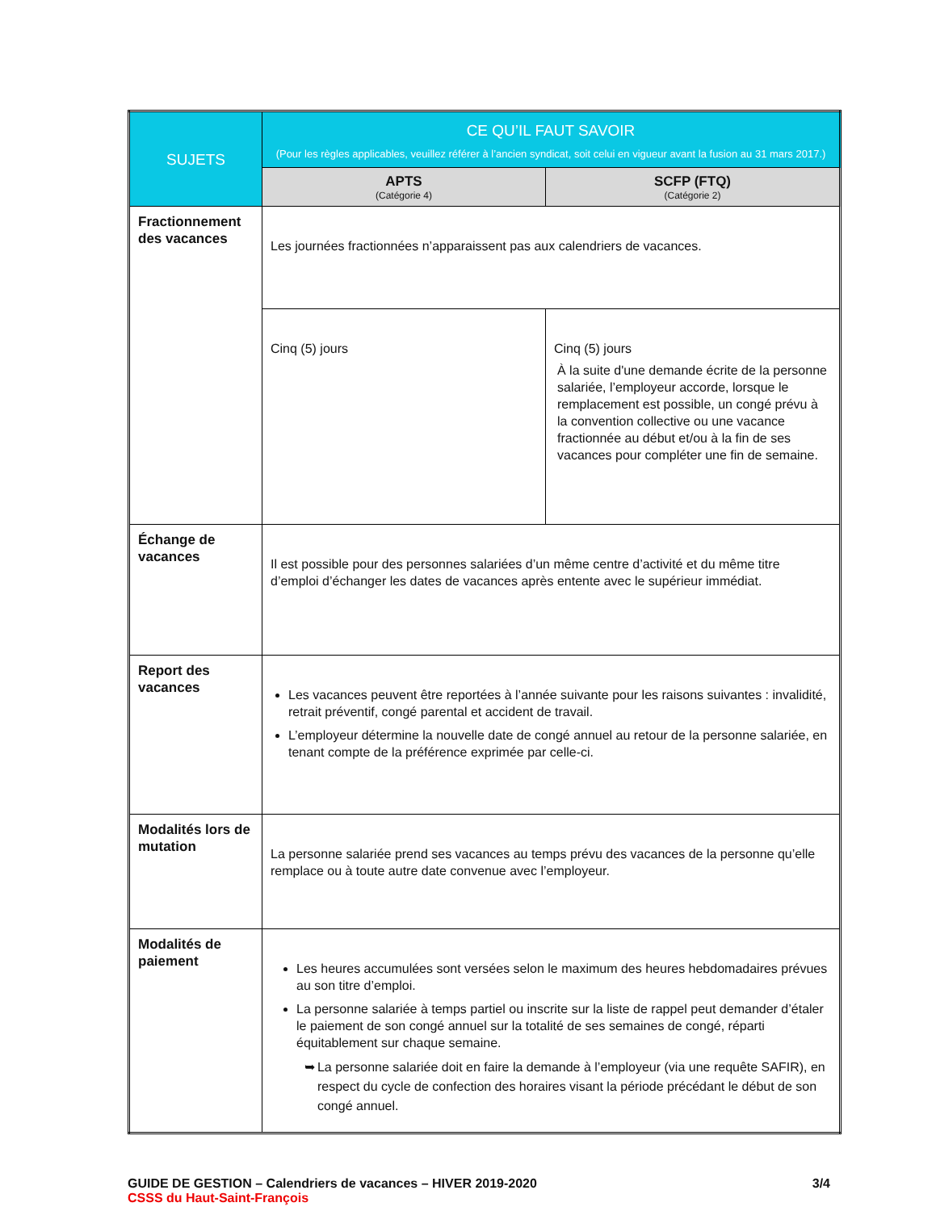| SUJETS | CE QU’IL FAUT SAVOIR (Pour les règles applicables, veuillez référer à l’ancien syndicat, soit celui en vigueur avant la fusion au 31 mars 2017.) | |
| --- | --- | --- |
| | APTS (Catégorie 4) | SCFP (FTQ) (Catégorie 2) |
| Fractionnement des vacances | Les journées fractionnées n’apparaissent pas aux calendriers de vacances. | |
| | Cinq (5) jours | Cinq (5) jours À la suite d'une demande écrite de la personne salariée, l’employeur accorde, lorsque le remplacement est possible, un congé prévu à la convention collective ou une vacance fractionnée au début et/ou à la fin de ses vacances pour compléter une fin de semaine. |
| Échange de vacances | Il est possible pour des personnes salariées d’un même centre d’activité et du même titre d’emploi d’échanger les dates de vacances après entente avec le supérieur immédiat. | |
| Report des vacances | Les vacances peuvent être reportées à l’année suivante pour les raisons suivantes : invalidité, retrait préventif, congé parental et accident de travail. L’employeur détermine la nouvelle date de congé annuel au retour de la personne salariée, en tenant compte de la préférence exprimée par celle-ci. | |
| Modalités lors de mutation | La personne salariée prend ses vacances au temps prévu des vacances de la personne qu’elle remplace ou à toute autre date convenue avec l’employeur. | |
| Modalités de paiement | Les heures accumulées sont versées selon le maximum des heures hebdomadaires prévues au son titre d’emploi. La personne salariée à temps partiel ou inscrite sur la liste de rappel peut demander d’étaler le paiement de son congé annuel sur la totalité de ses semaines de congé, réparti équitablement sur chaque semaine. ➥ La personne salariée doit en faire la demande à l’employeur (via une requête SAFIR), en respect du cycle de confection des horaires visant la période précédant le début de son congé annuel. | |
GUIDE DE GESTION – Calendriers de vacances – HIVER 2019-2020 3/4
CSSS du Haut-Saint-François